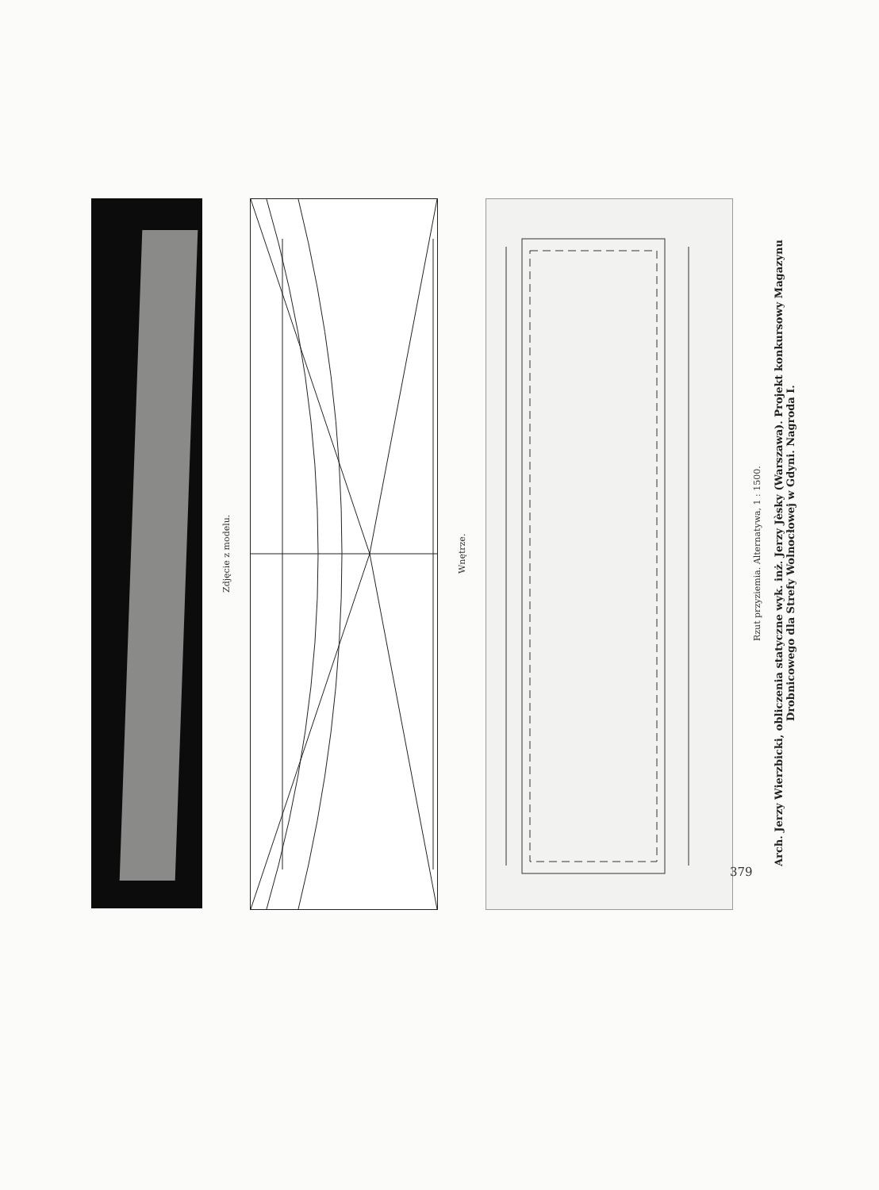Zdjęcie z modelu.
Wnętrze.
Rzut przyziemia. Alternatywa, 1 : 1500.
Arch. Jerzy Wierzbicki, obliczenia statyczne wyk. inż. Jerzy Jèsky (Warszawa). Projekt konkursowy Magazynu Drobnicowego dla Strefy Wolnocłowej w Gdyni. Nagroda I.
379